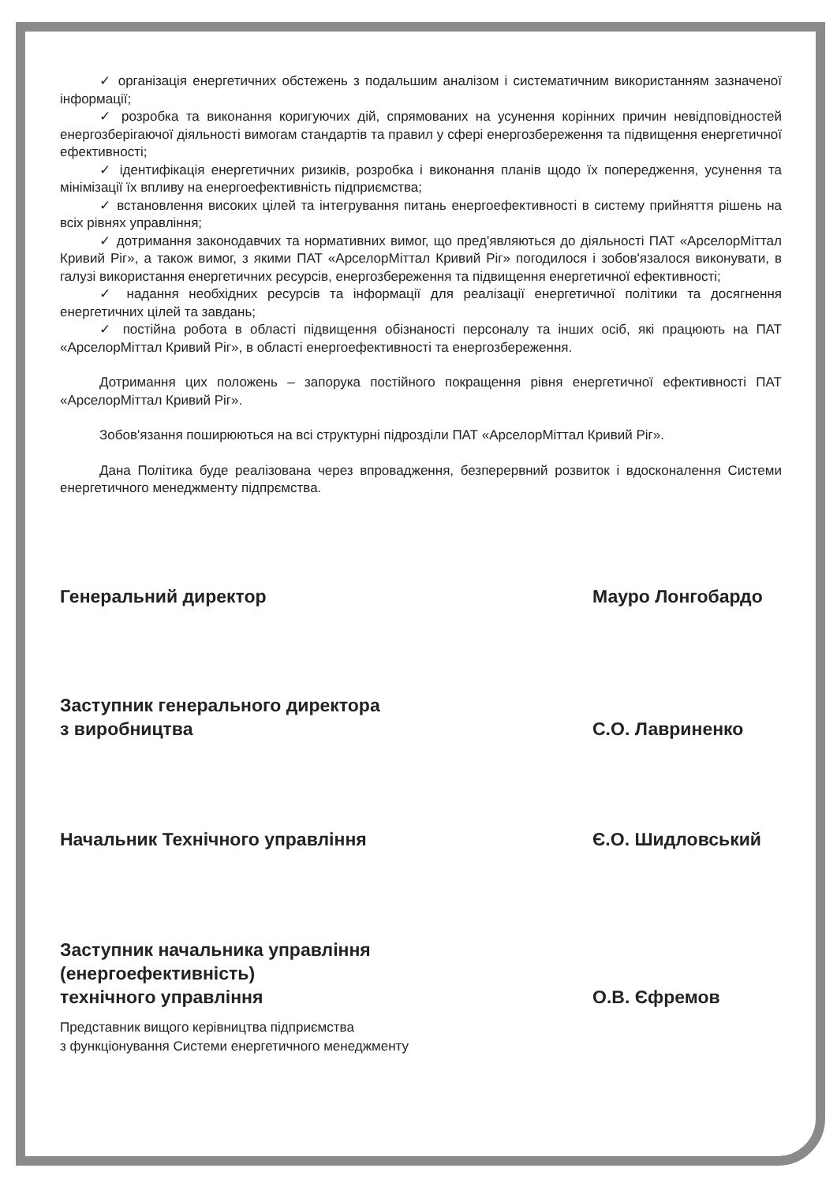✓ організація енергетичних обстежень з подальшим аналізом і систематичним використанням зазначеної інформації;
✓ розробка та виконання коригуючих дій, спрямованих на усунення корінних причин невідповідностей енергозберігаючої діяльності вимогам стандартів та правил у сфері енергозбереження та підвищення енергетичної ефективності;
✓ ідентифікація енергетичних ризиків, розробка і виконання планів щодо їх попередження, усунення та мінімізації їх впливу на енергоефективність підприємства;
✓ встановлення високих цілей та інтегрування питань енергоефективності в систему прийняття рішень на всіх рівнях управління;
✓ дотримання законодавчих та нормативних вимог, що пред'являються до діяльності ПАТ «АрселорМіттал Кривий Ріг», а також вимог, з якими ПАТ «АрселорМіттал Кривий Ріг» погодилося і зобов'язалося виконувати, в галузі використання енергетичних ресурсів, енергозбереження та підвищення енергетичної ефективності;
✓ надання необхідних ресурсів та інформації для реалізації енергетичної політики та досягнення енергетичних цілей та завдань;
✓ постійна робота в області підвищення обізнаності персоналу та інших осіб, які працюють на ПАТ «АрселорМіттал Кривий Ріг», в області енергоефективності та енергозбереження.
Дотримання цих положень – запорука постійного покращення рівня енергетичної ефективності ПАТ «АрселорМіттал Кривий Ріг».
Зобов'язання поширюються на всі структурні підрозділи ПАТ «АрселорМіттал Кривий Ріг».
Дана Політика буде реалізована через впровадження, безперервний розвиток і вдосконалення Системи енергетичного менеджменту підпрємства.
Генеральний директор Мауро Лонгобардо
Заступник генерального директора
з виробництва
С.О. Лавриненко
Начальник Технічного управління
Є.О. Шидловський
Заступник начальника управління
(енергоефективність)
технічного управління
О.В. Єфремов
Представник вищого керівництва підприємства
з функціонування Системи енергетичного менеджменту